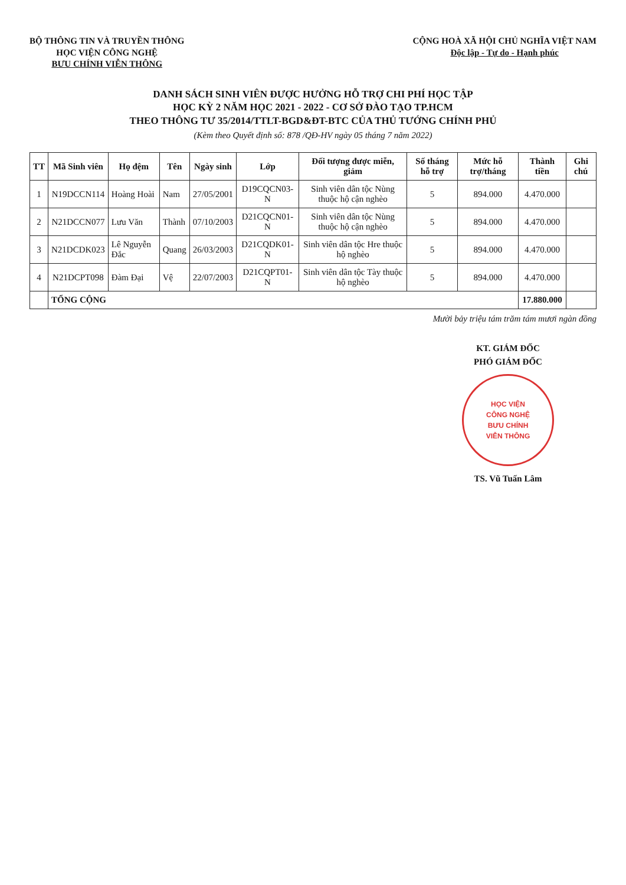BỘ THÔNG TIN VÀ TRUYỀN THÔNG
HỌC VIỆN CÔNG NGHỆ
BƯU CHÍNH VIỄN THÔNG
CỘNG HOÀ XÃ HỘI CHỦ NGHĨA VIỆT NAM
Độc lập - Tự do - Hạnh phúc
DANH SÁCH SINH VIÊN ĐƯỢC HƯỞNG HỖ TRỢ CHI PHÍ HỌC TẬP
HỌC KỲ 2 NĂM HỌC 2021 - 2022 - CƠ SỞ ĐÀO TẠO TP.HCM
THEO THÔNG TƯ 35/2014/TTLT-BGD&ĐT-BTC CỦA THỦ TƯỚNG CHÍNH PHỦ
(Kèm theo Quyết định số: 878 /QĐ-HV ngày 05 tháng 7 năm 2022)
| TT | Mã Sinh viên | Họ đệm | Tên | Ngày sinh | Lớp | Đối tượng được miễn, giảm | Số tháng hỗ trợ | Mức hỗ trợ/tháng | Thành tiền | Ghi chú |
| --- | --- | --- | --- | --- | --- | --- | --- | --- | --- | --- |
| 1 | N19DCCN114 | Hoàng Hoài | Nam | 27/05/2001 | D19CQCN03-N | Sinh viên dân tộc Nùng thuộc hộ cận nghèo | 5 | 894.000 | 4.470.000 | |
| 2 | N21DCCN077 | Lưu Văn | Thành | 07/10/2003 | D21CQCN01-N | Sinh viên dân tộc Nùng thuộc hộ cận nghèo | 5 | 894.000 | 4.470.000 | |
| 3 | N21DCDK023 | Lê Nguyễn Đắc | Quang | 26/03/2003 | D21CQDK01-N | Sinh viên dân tộc Hre thuộc hộ nghèo | 5 | 894.000 | 4.470.000 | |
| 4 | N21DCPT098 | Đàm Đại | Vệ | 22/07/2003 | D21CQPT01-N | Sinh viên dân tộc Tày thuộc hộ nghèo | 5 | 894.000 | 4.470.000 | |
| | TỔNG CỘNG | | | | | | | | 17.880.000 | |
Mười bảy triệu tám trăm tám mươi ngàn đồng
KT. GIÁM ĐỐC
PHÓ GIÁM ĐỐC
HỌC VIỆN
CÔNG NGHỆ
BƯU CHÍNH
VIỄN THÔNG
TS. Vũ Tuấn Lâm